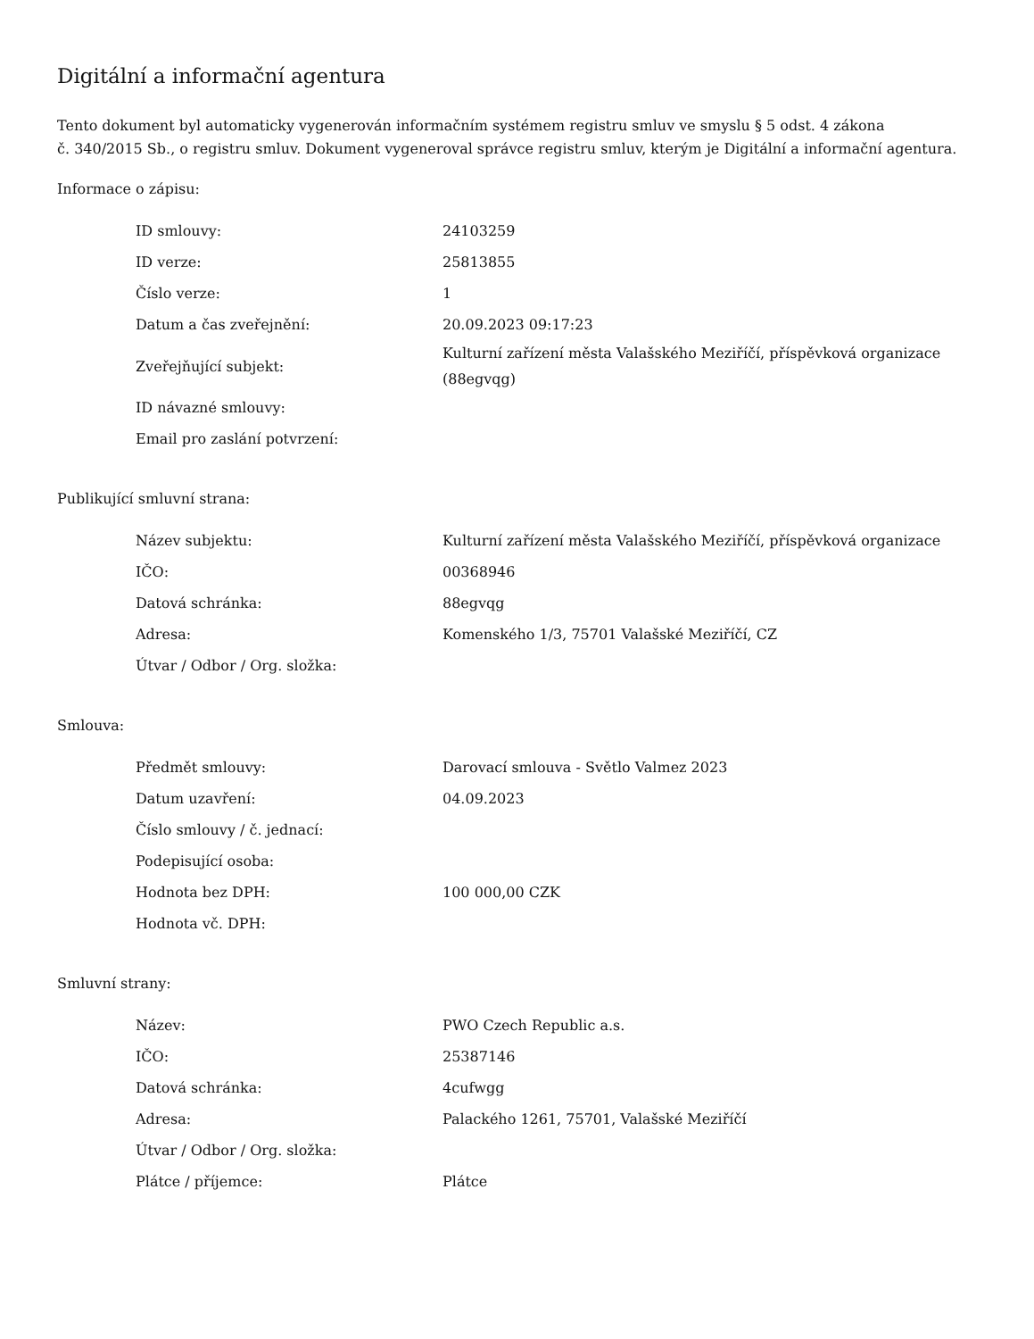Digitální a informační agentura
Tento dokument byl automaticky vygenerován informačním systémem registru smluv ve smyslu § 5 odst. 4 zákona
č. 340/2015 Sb., o registru smluv. Dokument vygeneroval správce registru smluv, kterým je Digitální a informační agentura.
Informace o zápisu:
| ID smlouvy: | 24103259 |
| ID verze: | 25813855 |
| Číslo verze: | 1 |
| Datum a čas zveřejnění: | 20.09.2023 09:17:23 |
| Zveřejňující subjekt: | Kulturní zařízení města Valašského Meziříčí, příspěvková organizace (88egvqg) |
| ID návazné smlouvy: | |
| Email pro zaslání potvrzení: | |
Publikující smluvní strana:
| Název subjektu: | Kulturní zařízení města Valašského Meziříčí, příspěvková organizace |
| IČO: | 00368946 |
| Datová schránka: | 88egvqg |
| Adresa: | Komenského 1/3, 75701 Valašské Meziříčí, CZ |
| Útvar / Odbor / Org. složka: | |
Smlouva:
| Předmět smlouvy: | Darovací smlouva - Světlo Valmez 2023 |
| Datum uzavření: | 04.09.2023 |
| Číslo smlouvy / č. jednací: | |
| Podepisující osoba: | |
| Hodnota bez DPH: | 100 000,00 CZK |
| Hodnota vč. DPH: | |
Smluvní strany:
| Název: | PWO Czech Republic a.s. |
| IČO: | 25387146 |
| Datová schránka: | 4cufwgg |
| Adresa: | Palackého 1261, 75701, Valašské Meziříčí |
| Útvar / Odbor / Org. složka: | |
| Plátce / příjemce: | Plátce |